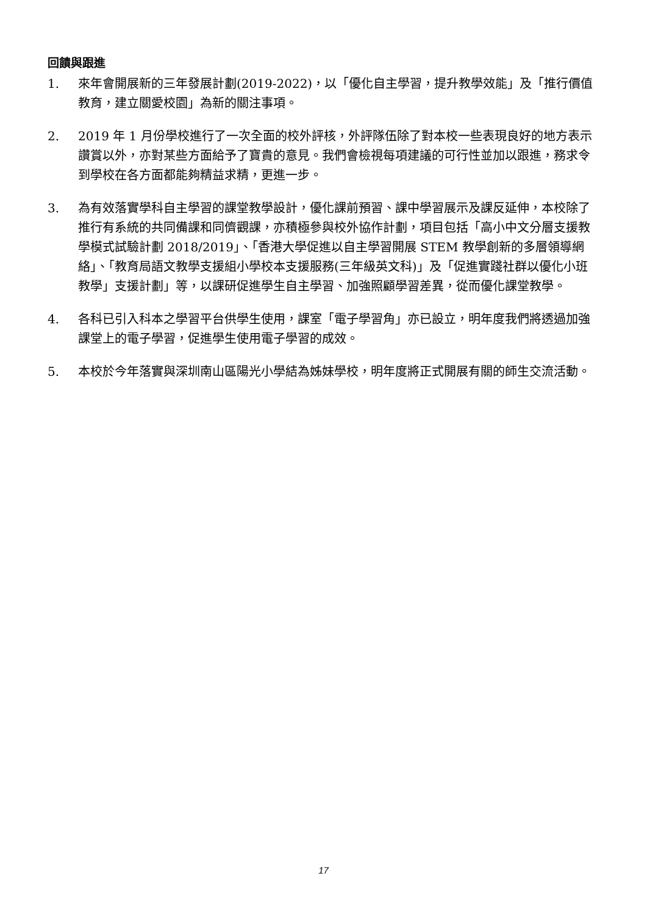回饋與跟進
1. 來年會開展新的三年發展計劃(2019-2022)，以「優化自主學習，提升教學效能」及「推行價值教育，建立關愛校園」為新的關注事項。
2. 2019 年 1 月份學校進行了一次全面的校外評核，外評隊伍除了對本校一些表現良好的地方表示讚賞以外，亦對某些方面給予了寶貴的意見。我們會檢視每項建議的可行性並加以跟進，務求令到學校在各方面都能夠精益求精，更進一步。
3. 為有效落實學科自主學習的課堂教學設計，優化課前預習、課中學習展示及課反延伸，本校除了推行有系統的共同備課和同儕觀課，亦積極參與校外協作計劃，項目包括「高小中文分層支援教學模式試驗計劃 2018/2019」、「香港大學促進以自主學習開展 STEM 教學創新的多層領導網絡」、「教育局語文教學支援組小學校本支援服務(三年級英文科)」及「促進實踐社群以優化小班教學」支援計劃」等，以課研促進學生自主學習、加強照顧學習差異，從而優化課堂教學。
4. 各科已引入科本之學習平台供學生使用，課室「電子學習角」亦已設立，明年度我們將透過加強課堂上的電子學習，促進學生使用電子學習的成效。
5. 本校於今年落實與深圳南山區陽光小學結為姊妹學校，明年度將正式開展有關的師生交流活動。
17